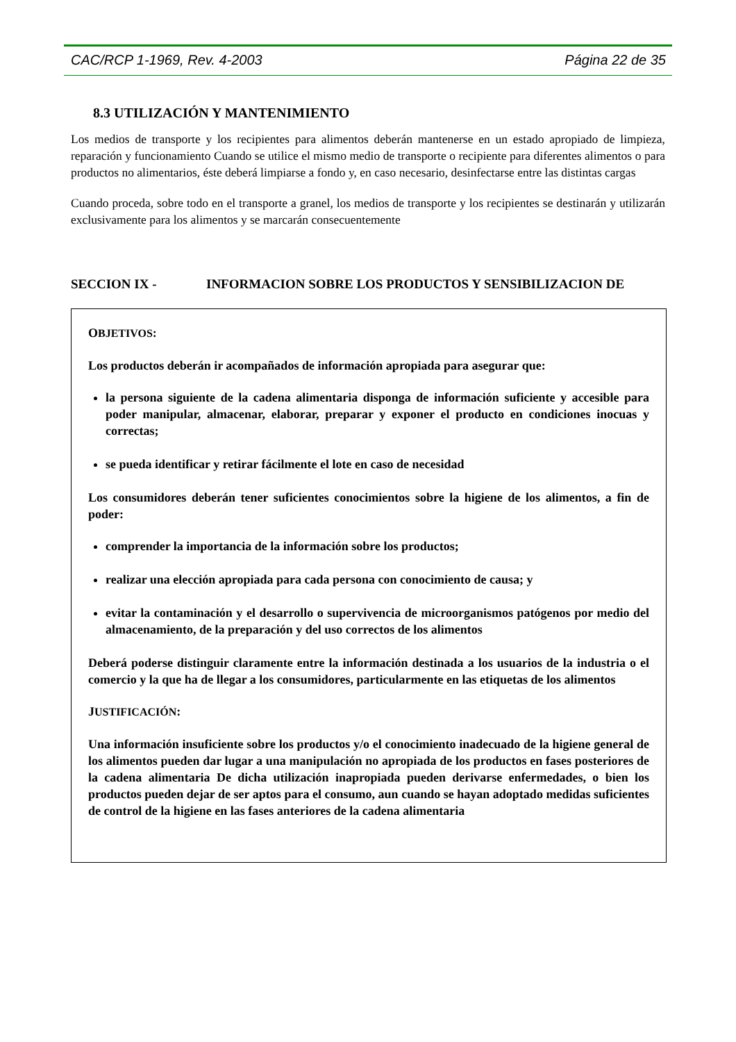CAC/RCP 1-1969, Rev. 4-2003 Página 22 de 35
8.3 UTILIZACIÓN Y MANTENIMIENTO
Los medios de transporte y los recipientes para alimentos deberán mantenerse en un estado apropiado de limpieza, reparación y funcionamiento Cuando se utilice el mismo medio de transporte o recipiente para diferentes alimentos o para productos no alimentarios, éste deberá limpiarse a fondo y, en caso necesario, desinfectarse entre las distintas cargas
Cuando proceda, sobre todo en el transporte a granel, los medios de transporte y los recipientes se destinarán y utilizarán exclusivamente para los alimentos y se marcarán consecuentemente
SECCION IX - INFORMACION SOBRE LOS PRODUCTOS Y SENSIBILIZACION DE
OBJETIVOS:
Los productos deberán ir acompañados de información apropiada para asegurar que:
la persona siguiente de la cadena alimentaria disponga de información suficiente y accesible para poder manipular, almacenar, elaborar, preparar y exponer el producto en condiciones inocuas y correctas;
se pueda identificar y retirar fácilmente el lote en caso de necesidad
Los consumidores deberán tener suficientes conocimientos sobre la higiene de los alimentos, a fin de poder:
comprender la importancia de la información sobre los productos;
realizar una elección apropiada para cada persona con conocimiento de causa; y
evitar la contaminación y el desarrollo o supervivencia de microorganismos patógenos por medio del almacenamiento, de la preparación y del uso correctos de los alimentos
Deberá poderse distinguir claramente entre la información destinada a los usuarios de la industria o el comercio y la que ha de llegar a los consumidores, particularmente en las etiquetas de los alimentos
JUSTIFICACIÓN:
Una información insuficiente sobre los productos y/o el conocimiento inadecuado de la higiene general de los alimentos pueden dar lugar a una manipulación no apropiada de los productos en fases posteriores de la cadena alimentaria De dicha utilización inapropiada pueden derivarse enfermedades, o bien los productos pueden dejar de ser aptos para el consumo, aun cuando se hayan adoptado medidas suficientes de control de la higiene en las fases anteriores de la cadena alimentaria